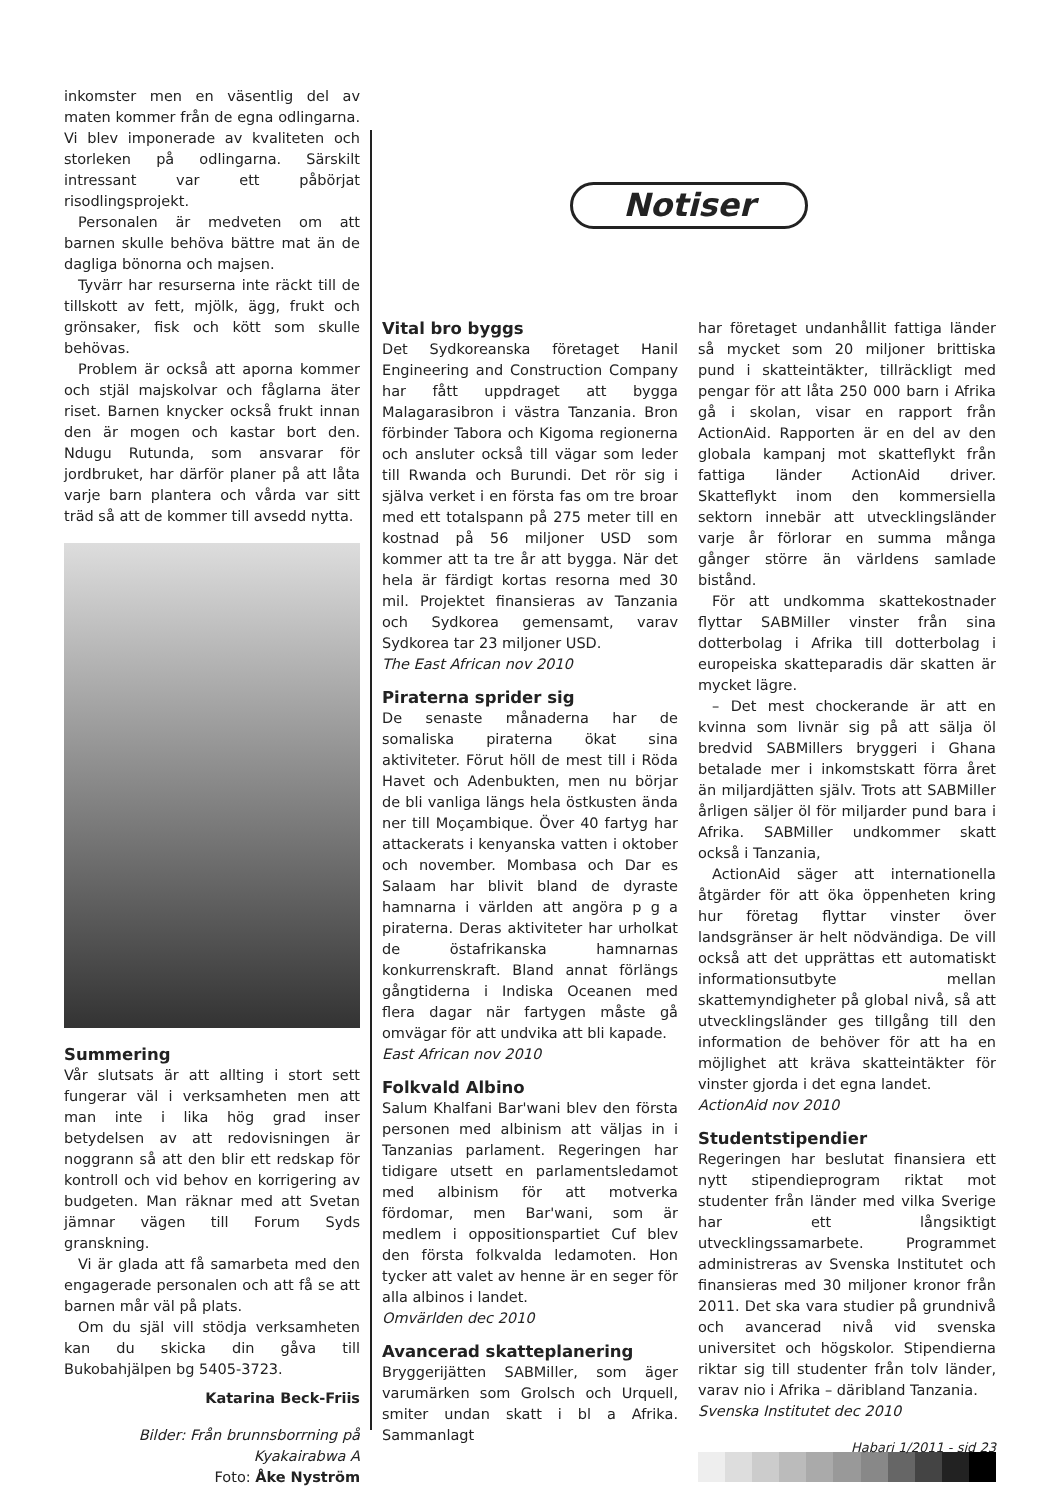inkomster men en väsentlig del av maten kommer från de egna odlingarna. Vi blev imponerade av kvaliteten och storleken på odlingarna. Särskilt intressant var ett påbörjat risodlingsprojekt.
Personalen är medveten om att barnen skulle behöva bättre mat än de dagliga bönorna och majsen.
Tyvärr har resurserna inte räckt till de tillskott av fett, mjölk, ägg, frukt och grönsaker, fisk och kött som skulle behövas.
Problem är också att aporna kommer och stjäl majskolvar och fåglarna äter riset. Barnen knycker också frukt innan den är mogen och kastar bort den. Ndugu Rutunda, som ansvarar för jordbruket, har därför planer på att låta varje barn plantera och vårda var sitt träd så att de kommer till avsedd nytta.
Summering
Vår slutsats är att allting i stort sett fungerar väl i verksamheten men att man inte i lika hög grad inser betydelsen av att redovisningen är noggrann så att den blir ett redskap för kontroll och vid behov en korrigering av budgeten. Man räknar med att Svetan jämnar vägen till Forum Syds granskning.
Vi är glada att få samarbeta med den engagerade personalen och att få se att barnen mår väl på plats.
Om du själ vill stödja verksamheten kan du skicka din gåva till Bukobahjälpen bg 5405-3723.
Katarina Beck-Friis
Bilder: Från brunnsborrning på Kyakairabwa A
Foto: Åke Nyström
Notiser
Vital bro byggs
Det Sydkoreanska företaget Hanil Engineering and Construction Company har fått uppdraget att bygga Malagarasibron i västra Tanzania. Bron förbinder Tabora och Kigoma regionerna och ansluter också till vägar som leder till Rwanda och Burundi. Det rör sig i själva verket i en första fas om tre broar med ett totalspann på 275 meter till en kostnad på 56 miljoner USD som kommer att ta tre år att bygga. När det hela är färdigt kortas resorna med 30 mil. Projektet finansieras av Tanzania och Sydkorea gemensamt, varav Sydkorea tar 23 miljoner USD.
The East African nov 2010
Piraterna sprider sig
De senaste månaderna har de somaliska piraterna ökat sina aktiviteter. Förut höll de mest till i Röda Havet och Adenbukten, men nu börjar de bli vanliga längs hela östkusten ända ner till Moçambique. Över 40 fartyg har attackerats i kenyanska vatten i oktober och november. Mombasa och Dar es Salaam har blivit bland de dyraste hamnarna i världen att angöra p g a piraterna. Deras aktiviteter har urholkat de östafrikanska hamnarnas konkurrenskraft. Bland annat förlängs gångtiderna i Indiska Oceanen med flera dagar när fartygen måste gå omvägar för att undvika att bli kapade.
East African nov 2010
Folkvald Albino
Salum Khalfani Bar'wani blev den första personen med albinism att väljas in i Tanzanias parlament. Regeringen har tidigare utsett en parlamentsledamot med albinism för att motverka fördomar, men Bar'wani, som är medlem i oppositionspartiet Cuf blev den första folkvalda ledamoten. Hon tycker att valet av henne är en seger för alla albinos i landet.
Omvärlden dec 2010
Avancerad skatteplanering
Bryggerijätten SABMiller, som äger varumärken som Grolsch och Urquell, smiter undan skatt i bl a Afrika. Sammanlagt
har företaget undanhållit fattiga länder så mycket som 20 miljoner brittiska pund i skatteintäkter, tillräckligt med pengar för att låta 250 000 barn i Afrika gå i skolan, visar en rapport från ActionAid. Rapporten är en del av den globala kampanj mot skatteflykt från fattiga länder ActionAid driver. Skatteflykt inom den kommersiella sektorn innebär att utvecklingsländer varje år förlorar en summa många gånger större än världens samlade bistånd.
För att undkomma skattekostnader flyttar SABMiller vinster från sina dotterbolag i Afrika till dotterbolag i europeiska skatteparadis där skatten är mycket lägre.
– Det mest chockerande är att en kvinna som livnär sig på att sälja öl bredvid SABMillers bryggeri i Ghana betalade mer i inkomstskatt förra året än miljardjätten själv. Trots att SABMiller årligen säljer öl för miljarder pund bara i Afrika. SABMiller undkommer skatt också i Tanzania,
ActionAid säger att internationella åtgärder för att öka öppenheten kring hur företag flyttar vinster över landsgränser är helt nödvändiga. De vill också att det upprättas ett automatiskt informationsutbyte mellan skattemyndigheter på global nivå, så att utvecklingsländer ges tillgång till den information de behöver för att ha en möjlighet att kräva skatteintäkter för vinster gjorda i det egna landet.
ActionAid nov 2010
Studentstipendier
Regeringen har beslutat finansiera ett nytt stipendieprogram riktat mot studenter från länder med vilka Sverige har ett långsiktigt utvecklingssamarbete. Programmet administreras av Svenska Institutet och finansieras med 30 miljoner kronor från 2011. Det ska vara studier på grundnivå och avancerad nivå vid svenska universitet och högskolor. Stipendierna riktar sig till studenter från tolv länder, varav nio i Afrika – däribland Tanzania.
Svenska Institutet dec 2010
Habari 1/2011 - sid 23